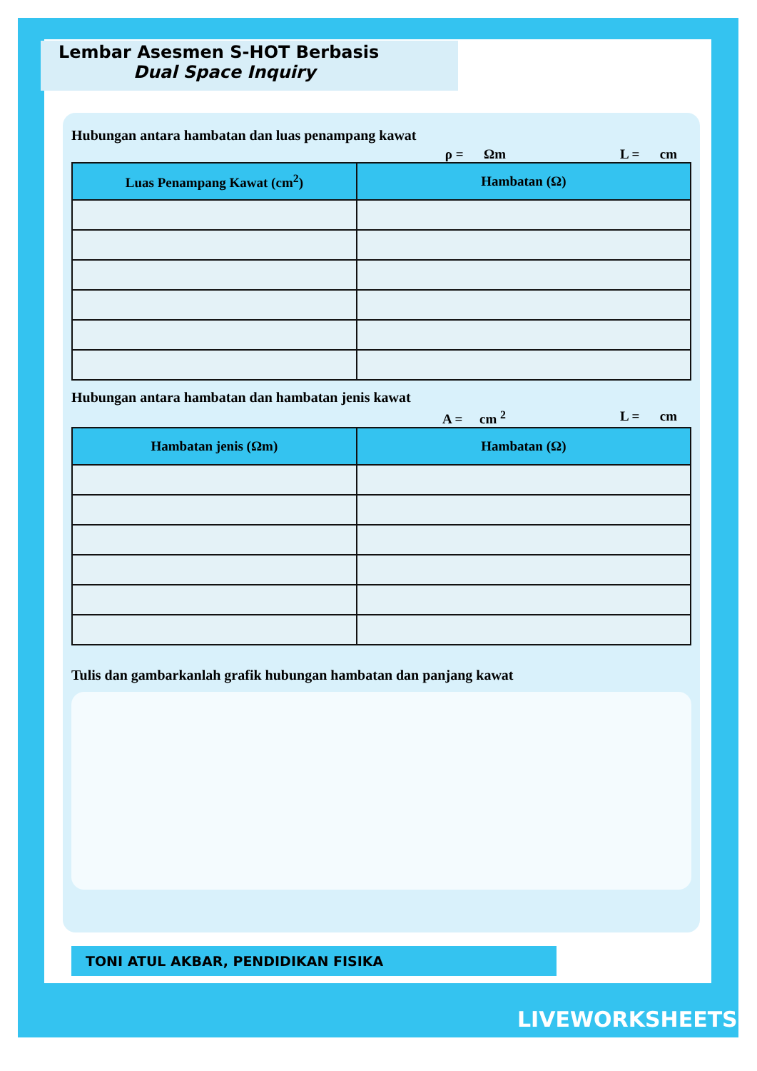Lembar Asesmen S-HOT Berbasis
Dual Space Inquiry
Hubungan antara hambatan dan luas penampang kawat
ρ = Ωm L = cm
| Luas Penampang Kawat (cm<sup>2</sup>) | Hambatan (Ω) |
| --- | --- |
Hubungan antara hambatan dan hambatan jenis kawat
A = cm <sup>2</sup> L = cm
| Hambatan jenis (Ωm) | Hambatan (Ω) |
| --- | --- |
Tulis dan gambarkanlah grafik hubungan hambatan dan panjang kawat
TONI ATUL AKBAR, PENDIDIKAN FISIKA
LIVEWORKSHEETS